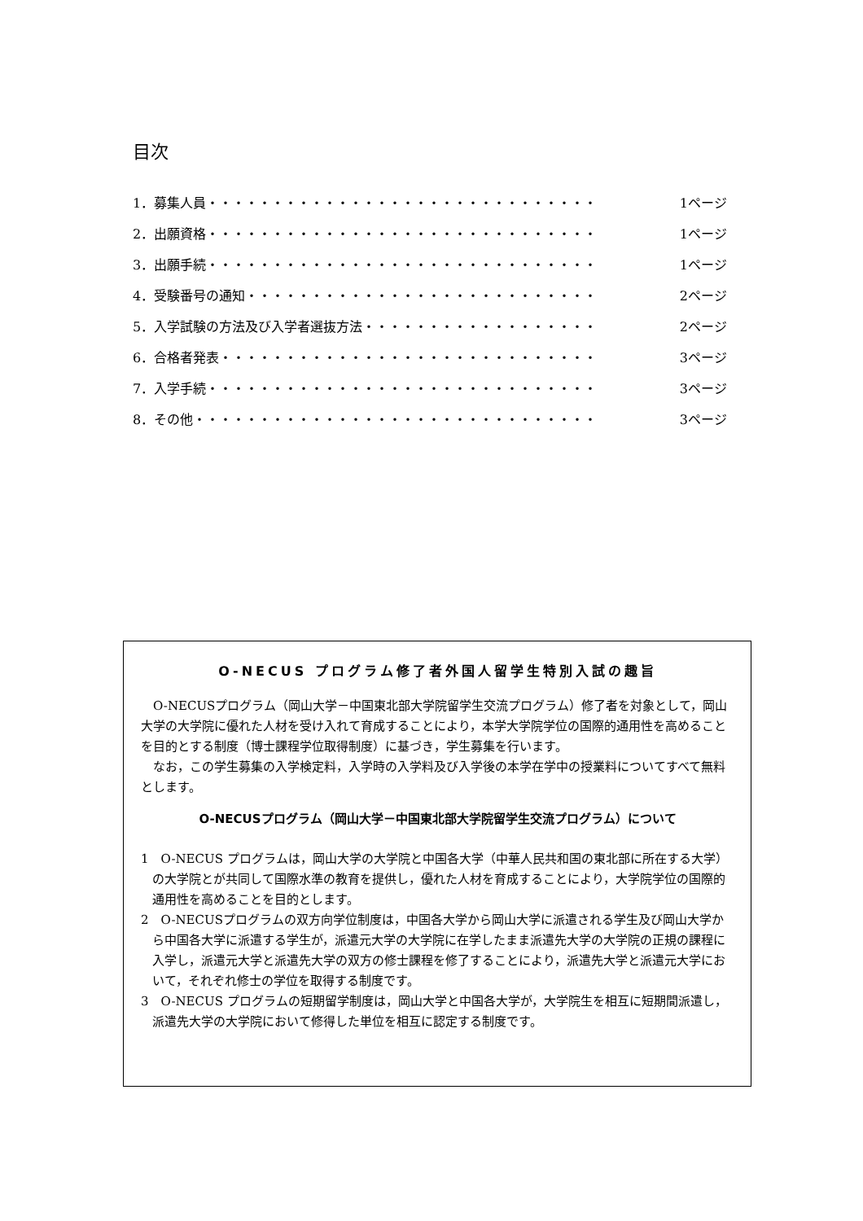目次
1．募集人員・・・・・・・・・・・・・・・・・・・・・・・・・・・・・・ 1ページ
2．出願資格・・・・・・・・・・・・・・・・・・・・・・・・・・・・・・ 1ページ
3．出願手続・・・・・・・・・・・・・・・・・・・・・・・・・・・・・・ 1ページ
4．受験番号の通知・・・・・・・・・・・・・・・・・・・・・・・・・・・ 2ページ
5．入学試験の方法及び入学者選抜方法・・・・・・・・・・・・・・・・・・ 2ページ
6．合格者発表・・・・・・・・・・・・・・・・・・・・・・・・・・・・・ 3ページ
7．入学手続・・・・・・・・・・・・・・・・・・・・・・・・・・・・・・ 3ページ
8．その他・・・・・・・・・・・・・・・・・・・・・・・・・・・・・・・ 3ページ
O-NECUS プログラム修了者外国人留学生特別入試の趣旨
　O-NECUSプログラム（岡山大学－中国東北部大学院留学生交流プログラム）修了者を対象として，岡山大学の大学院に優れた人材を受け入れて育成することにより，本学大学院学位の国際的通用性を高めることを目的とする制度（博士課程学位取得制度）に基づき，学生募集を行います。
　なお，この学生募集の入学検定料，入学時の入学料及び入学後の本学在学中の授業料についてすべて無料とします。
O-NECUSプログラム（岡山大学－中国東北部大学院留学生交流プログラム）について
1　O-NECUS プログラムは，岡山大学の大学院と中国各大学（中華人民共和国の東北部に所在する大学）の大学院とが共同して国際水準の教育を提供し，優れた人材を育成することにより，大学院学位の国際的通用性を高めることを目的とします。
2　O-NECUSプログラムの双方向学位制度は，中国各大学から岡山大学に派遣される学生及び岡山大学から中国各大学に派遣する学生が，派遣元大学の大学院に在学したまま派遣先大学の大学院の正規の課程に入学し，派遣元大学と派遣先大学の双方の修士課程を修了することにより，派遣先大学と派遣元大学において，それぞれ修士の学位を取得する制度です。
3　O-NECUS プログラムの短期留学制度は，岡山大学と中国各大学が，大学院生を相互に短期間派遣し，派遣先大学の大学院において修得した単位を相互に認定する制度です。